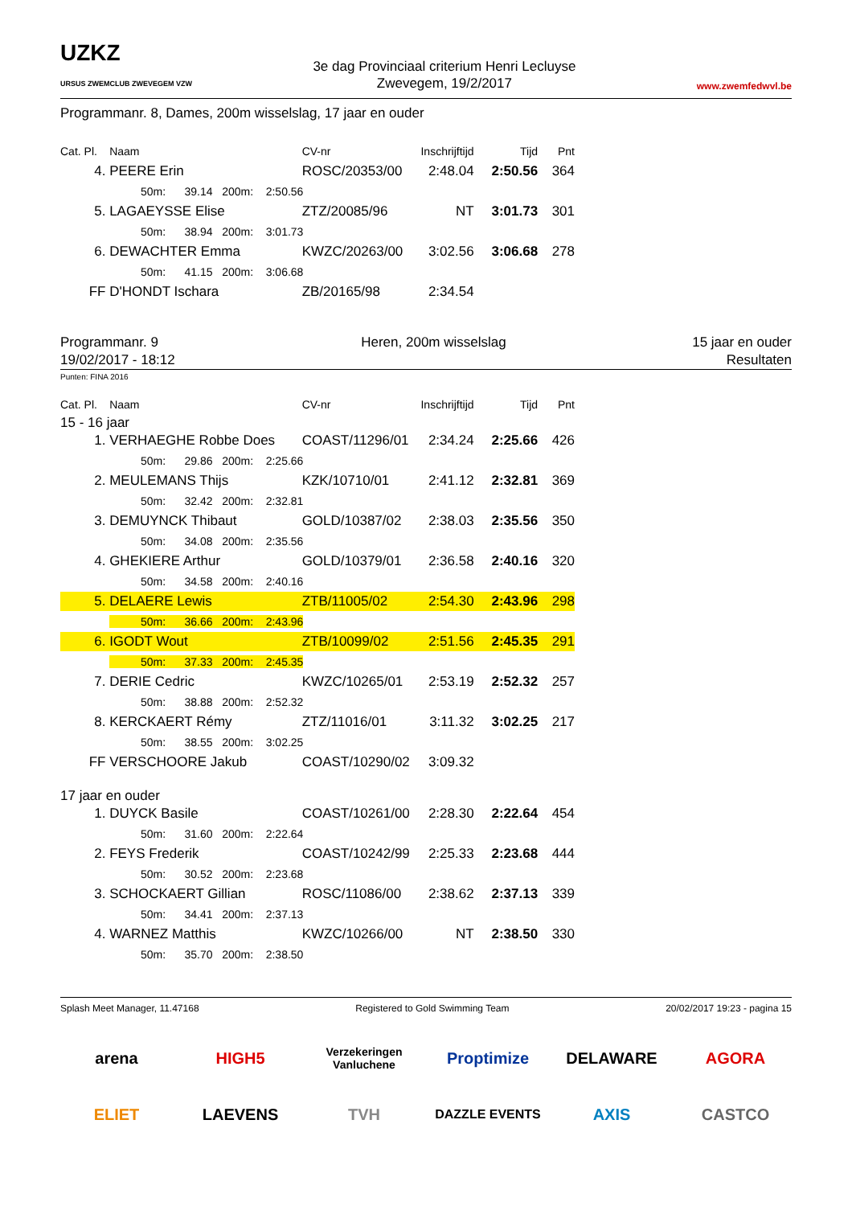UZKZ
URSUS ZWEMCLUB ZWEVEGEM VZW
3e dag Provinciaal criterium Henri Lecluyse
Zwevegem, 19/2/2017
www.zwemfedwvl.be
Programmanr. 8, Dames, 200m wisselslag, 17 jaar en ouder
| Cat. Pl. | Naam | CV-nr | Inschrijftijd | Tijd | Pnt |
| --- | --- | --- | --- | --- | --- |
| 4. | PEERE Erin | ROSC/20353/00 | 2:48.04 | 2:50.56 | 364 |
| | 50m: 39.14 200m: 2:50.56 | | | | |
| 5. | LAGAEYSSE Elise | ZTZ/20085/96 | NT | 3:01.73 | 301 |
| | 50m: 38.94 200m: 3:01.73 | | | | |
| 6. | DEWACHTER Emma | KWZC/20263/00 | 3:02.56 | 3:06.68 | 278 |
| | 50m: 41.15 200m: 3:06.68 | | | | |
| FF | D'HONDT Ischara | ZB/20165/98 | 2:34.54 | | |
Programmanr. 9
19/02/2017 - 18:12
Heren, 200m wisselslag 15 jaar en ouder
Resultaten
Punten: FINA 2016
| Cat. Pl. | Naam | CV-nr | Inschrijftijd | Tijd | Pnt |
| --- | --- | --- | --- | --- | --- |
| 15 - 16 jaar | | | | | |
| 1. | VERHAEGHE Robbe Does | COAST/11296/01 | 2:34.24 | 2:25.66 | 426 |
| | 50m: 29.86 200m: 2:25.66 | | | | |
| 2. | MEULEMANS Thijs | KZK/10710/01 | 2:41.12 | 2:32.81 | 369 |
| | 50m: 32.42 200m: 2:32.81 | | | | |
| 3. | DEMUYNCK Thibaut | GOLD/10387/02 | 2:38.03 | 2:35.56 | 350 |
| | 50m: 34.08 200m: 2:35.56 | | | | |
| 4. | GHEKIERE Arthur | GOLD/10379/01 | 2:36.58 | 2:40.16 | 320 |
| | 50m: 34.58 200m: 2:40.16 | | | | |
| 5. | DELAERE Lewis | ZTB/11005/02 | 2:54.30 | 2:43.96 | 298 |
| | 50m: 36.66 200m: 2:43.96 | | | | |
| 6. | IGODT Wout | ZTB/10099/02 | 2:51.56 | 2:45.35 | 291 |
| | 50m: 37.33 200m: 2:45.35 | | | | |
| 7. | DERIE Cedric | KWZC/10265/01 | 2:53.19 | 2:52.32 | 257 |
| | 50m: 38.88 200m: 2:52.32 | | | | |
| 8. | KERCKAERT Rémy | ZTZ/11016/01 | 3:11.32 | 3:02.25 | 217 |
| | 50m: 38.55 200m: 3:02.25 | | | | |
| FF | VERSCHOORE Jakub | COAST/10290/02 | 3:09.32 | | |
| 17 jaar en ouder | | | | | |
| 1. | DUYCK Basile | COAST/10261/00 | 2:28.30 | 2:22.64 | 454 |
| | 50m: 31.60 200m: 2:22.64 | | | | |
| 2. | FEYS Frederik | COAST/10242/99 | 2:25.33 | 2:23.68 | 444 |
| | 50m: 30.52 200m: 2:23.68 | | | | |
| 3. | SCHOCKAERT Gillian | ROSC/11086/00 | 2:38.62 | 2:37.13 | 339 |
| | 50m: 34.41 200m: 2:37.13 | | | | |
| 4. | WARNEZ Matthis | KWZC/10266/00 | NT | 2:38.50 | 330 |
| | 50m: 35.70 200m: 2:38.50 | | | | |
Splash Meet Manager, 11.47168 Registered to Gold Swimming Team 20/02/2017 19:23 - pagina 15
arena
HIGH5
Verzekeringen Vanluchene
Proptimize
DELAWARE
AGORA
ELIET
LAEVENS
TVH
DAZZLE EVENTS
AXIS
CASTCO